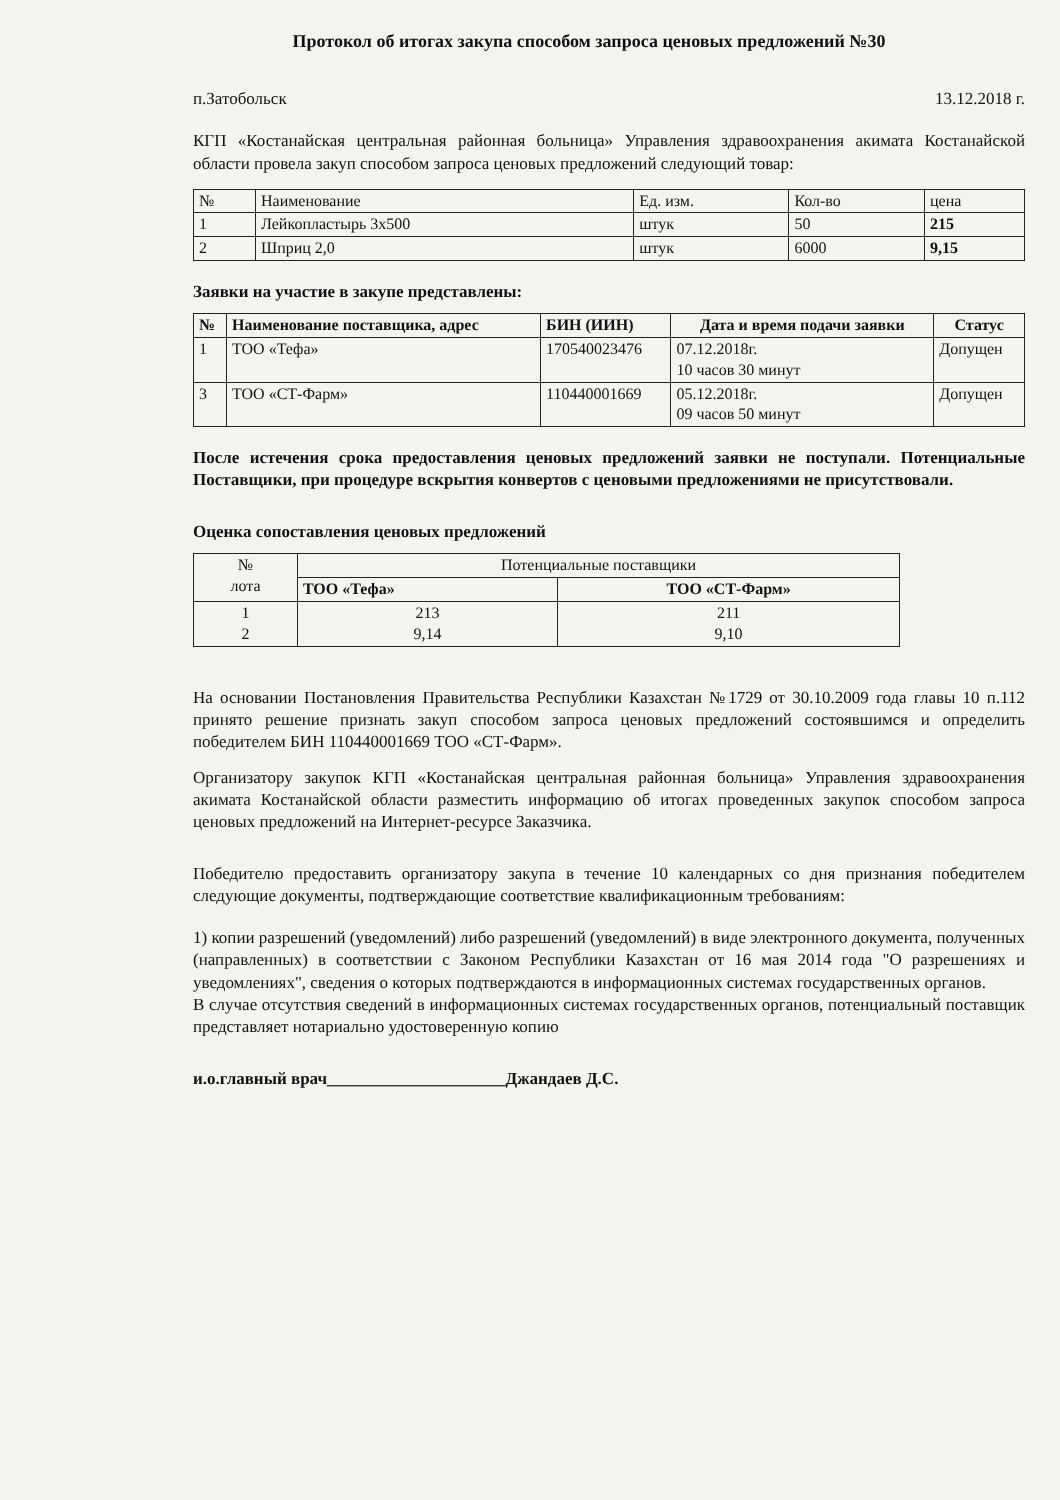Протокол об итогах закупа способом запроса ценовых предложений №30
п.Затобольск 13.12.2018 г.
КГП «Костанайская центральная районная больница» Управления здравоохранения акимата Костанайской области провела закуп способом запроса ценовых предложений следующий товар:
| № | Наименование | Ед. изм. | Кол-во | цена |
| 1 | Лейкопластырь 3х500 | штук | 50 | 215 |
| 2 | Шприц 2,0 | штук | 6000 | 9,15 |
Заявки на участие в закупе представлены:
| № | Наименование поставщика, адрес | БИН (ИИН) | Дата и время подачи заявки | Статус |
| --- | --- | --- | --- | --- |
| 1 | ТОО «Тефа» | 170540023476 | 07.12.2018г. 10 часов 30 минут | Допущен |
| 3 | ТОО «СТ-Фарм» | 110440001669 | 05.12.2018г. 09 часов 50 минут | Допущен |
После истечения срока предоставления ценовых предложений заявки не поступали. Потенциальные Поставщики, при процедуре вскрытия конвертов с ценовыми предложениями не присутствовали.
Оценка сопоставления ценовых предложений
| № лота | Потенциальные поставщики | |
| | ТОО «Тефа» | ТОО «СТ-Фарм» |
| 1 2 | 213 9,14 | 211 9,10 |
На основании Постановления Правительства Республики Казахстан №1729 от 30.10.2009 года главы 10 п.112 принято решение признать закуп способом запроса ценовых предложений состоявшимся и определить победителем БИН 110440001669 ТОО «СТ-Фарм».
Организатору закупок КГП «Костанайская центральная районная больница» Управления здравоохранения акимата Костанайской области разместить информацию об итогах проведенных закупок способом запроса ценовых предложений на Интернет-ресурсе Заказчика.
Победителю предоставить организатору закупа в течение 10 календарных со дня признания победителем следующие документы, подтверждающие соответствие квалификационным требованиям:
1) копии разрешений (уведомлений) либо разрешений (уведомлений) в виде электронного документа, полученных (направленных) в соответствии с Законом Республики Казахстан от 16 мая 2014 года "О разрешениях и уведомлениях", сведения о которых подтверждаются в информационных системах государственных органов.
В случае отсутствия сведений в информационных системах государственных органов, потенциальный поставщик представляет нотариально удостоверенную копию
и.о.главный врач_____________________Джандаев Д.С.